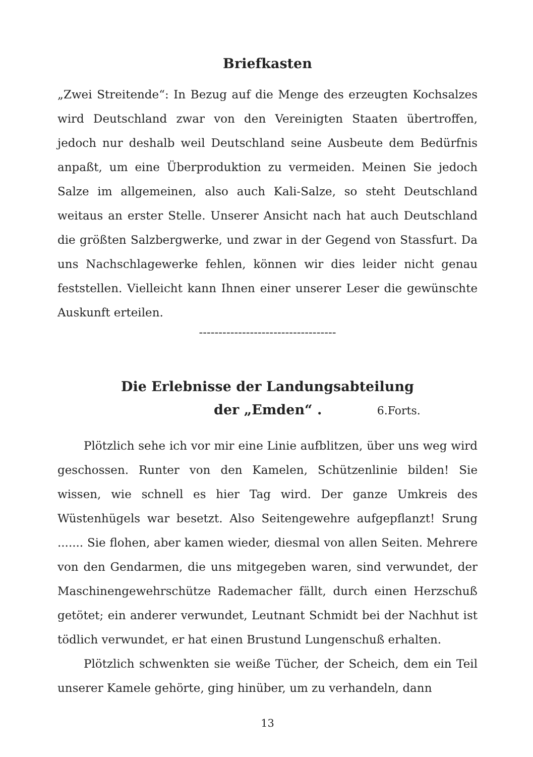Briefkasten
„Zwei Streitende“: In Bezug auf die Menge des erzeugten Kochsalzes wird Deutschland zwar von den Vereinigten Staaten übertroffen, jedoch nur deshalb weil Deutschland seine Ausbeute dem Bedürfnis anpaßt, um eine Überproduktion zu vermeiden. Meinen Sie jedoch Salze im allgemeinen, also auch Kali-Salze, so steht Deutschland weitaus an erster Stelle. Unserer Ansicht nach hat auch Deutschland die größten Salzbergwerke, und zwar in der Gegend von Stassfurt. Da uns Nachschlagewerke fehlen, können wir dies leider nicht genau feststellen. Vielleicht kann Ihnen einer unserer Leser die gewünschte Auskunft erteilen.
-----------------------------------
Die Erlebnisse der Landungsabteilung
der „Emden“ . 6.Forts.
Plötzlich sehe ich vor mir eine Linie aufblitzen, über uns weg wird geschossen. Runter von den Kamelen, Schützenlinie bilden! Sie wissen, wie schnell es hier Tag wird. Der ganze Umkreis des Wüstenhügels war besetzt. Also Seitengewehre aufgepflanzt! Srung ....... Sie flohen, aber kamen wieder, diesmal von allen Seiten. Mehrere von den Gendarmen, die uns mitgegeben waren, sind verwundet, der Maschinengewehrschütze Rademacher fällt, durch einen Herzschuß getötet; ein anderer verwundet, Leutnant Schmidt bei der Nachhut ist tödlich verwundet, er hat einen Brustund Lungenschuß erhalten.
Plötzlich schwenkten sie weiße Tücher, der Scheich, dem ein Teil unserer Kamele gehörte, ging hinüber, um zu verhandeln, dann
13